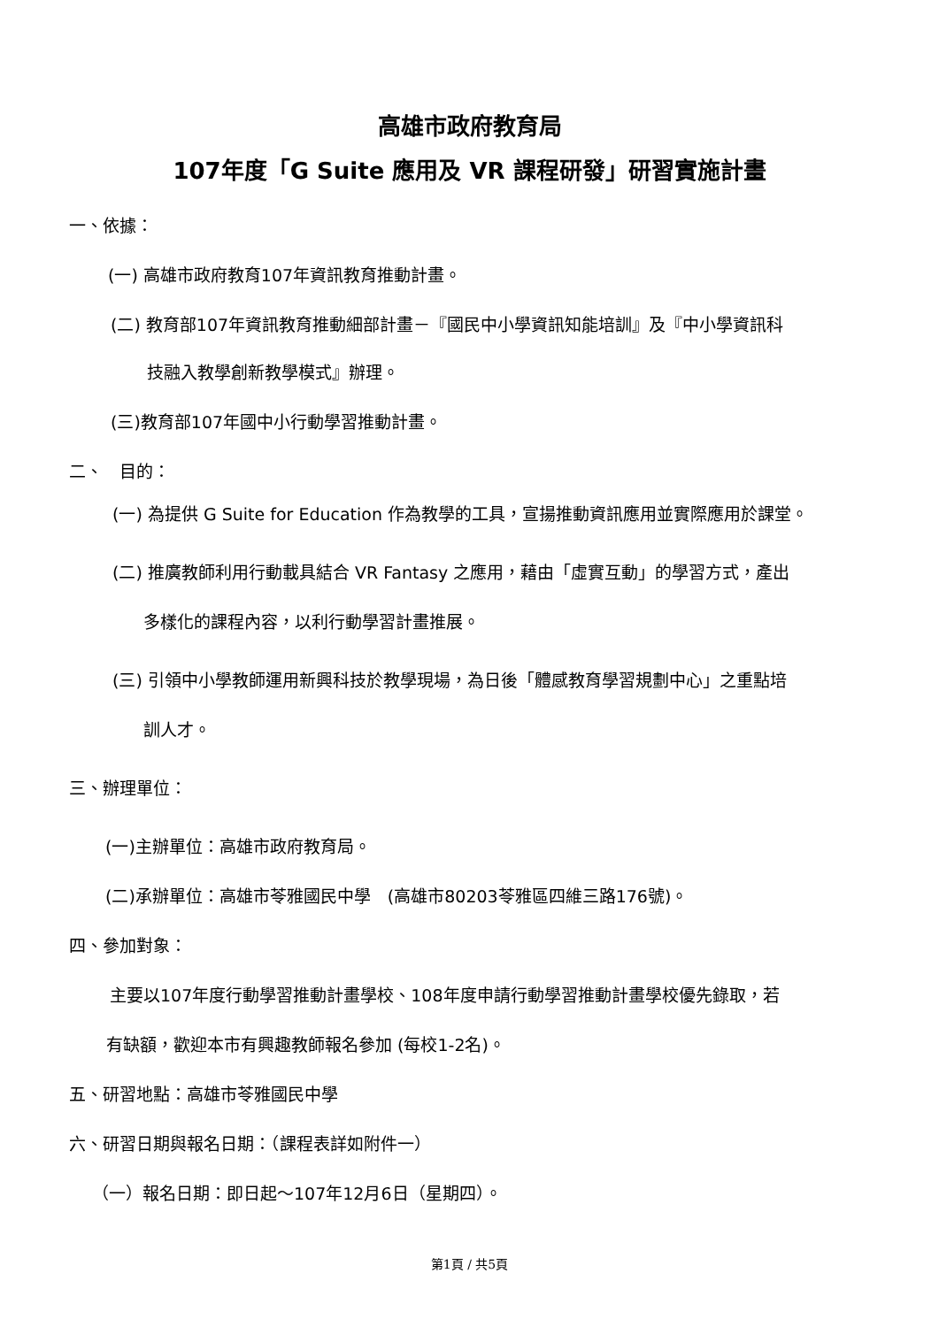高雄市政府教育局
107年度「G Suite 應用及 VR 課程研發」研習實施計畫
一、依據：
(一) 高雄市政府教育107年資訊教育推動計畫。
(二) 教育部107年資訊教育推動細部計畫－『國民中小學資訊知能培訓』及『中小學資訊科
技融入教學創新教學模式』辦理。
(三)教育部107年國中小行動學習推動計畫。
二、　目的：
(一) 為提供 G Suite for Education 作為教學的工具，宣揚推動資訊應用並實際應用於課堂。
(二) 推廣教師利用行動載具結合 VR Fantasy 之應用，藉由「虛實互動」的學習方式，產出
多樣化的課程內容，以利行動學習計畫推展。
(三) 引領中小學教師運用新興科技於教學現場，為日後「體感教育學習規劃中心」之重點培
訓人才。
三、辦理單位：
(一)主辦單位：高雄市政府教育局。
(二)承辦單位：高雄市苓雅國民中學　(高雄市80203苓雅區四維三路176號)。
四、參加對象：
主要以107年度行動學習推動計畫學校、108年度申請行動學習推動計畫學校優先錄取，若
有缺額，歡迎本市有興趣教師報名參加 (每校1-2名)。
五、研習地點：高雄市苓雅國民中學
六、研習日期與報名日期：（課程表詳如附件一）
（一）報名日期：即日起～107年12月6日（星期四）。
第1頁 / 共5頁